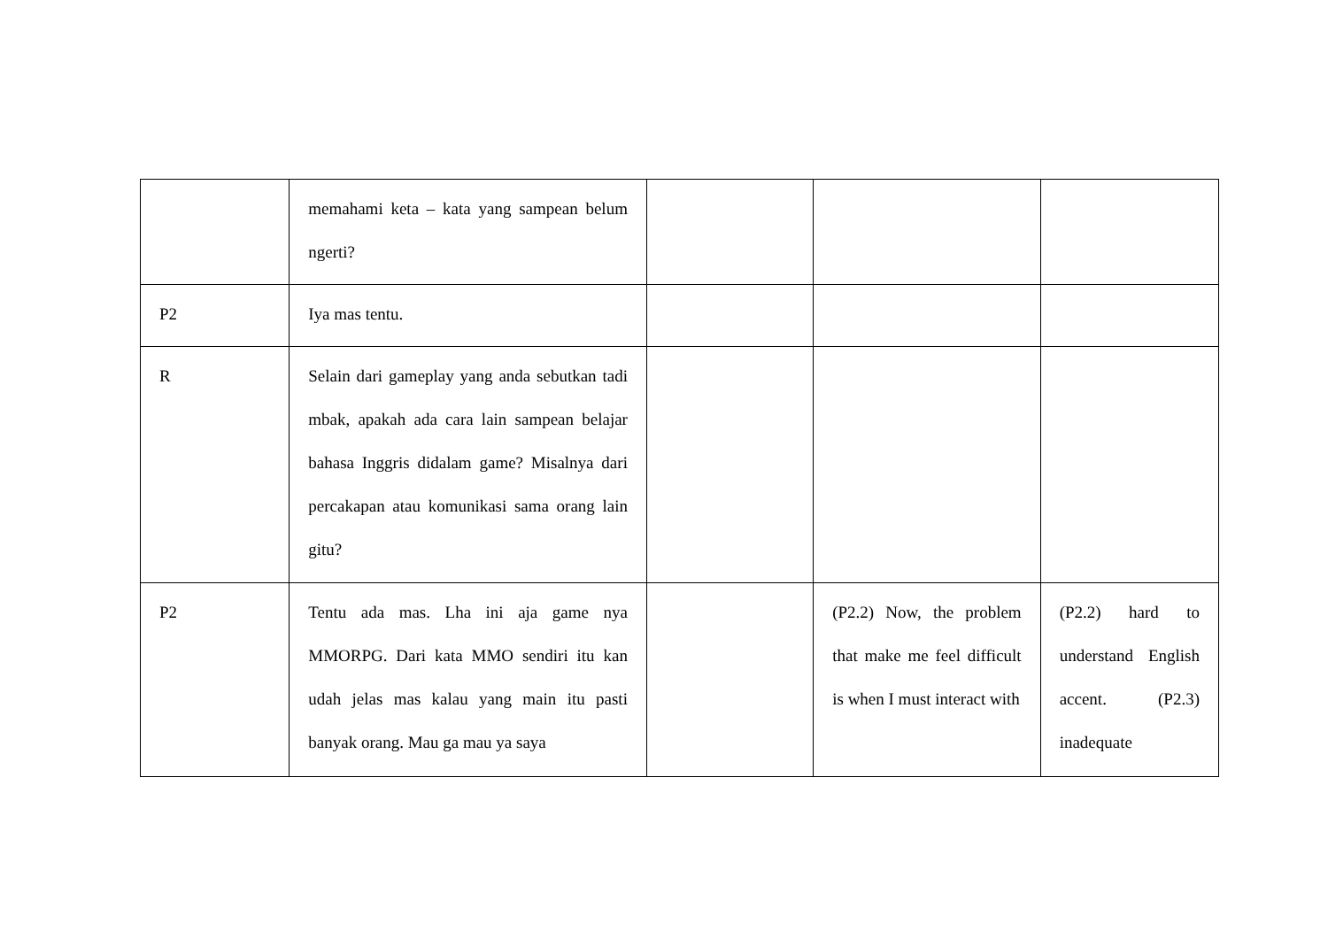| | memahami keta – kata yang sampean belum ngerti? | | | |
| P2 | Iya mas tentu. | | | |
| R | Selain dari gameplay yang anda sebutkan tadi mbak, apakah ada cara lain sampean belajar bahasa Inggris didalam game? Misalnya dari percakapan atau komunikasi sama orang lain gitu? | | | |
| P2 | Tentu ada mas. Lha ini aja game nya MMORPG. Dari kata MMO sendiri itu kan udah jelas mas kalau yang main itu pasti banyak orang. Mau ga mau ya saya | | (P2.2) Now, the problem that make me feel difficult is when I must interact with | (P2.2) hard to understand English accent. (P2.3) inadequate |